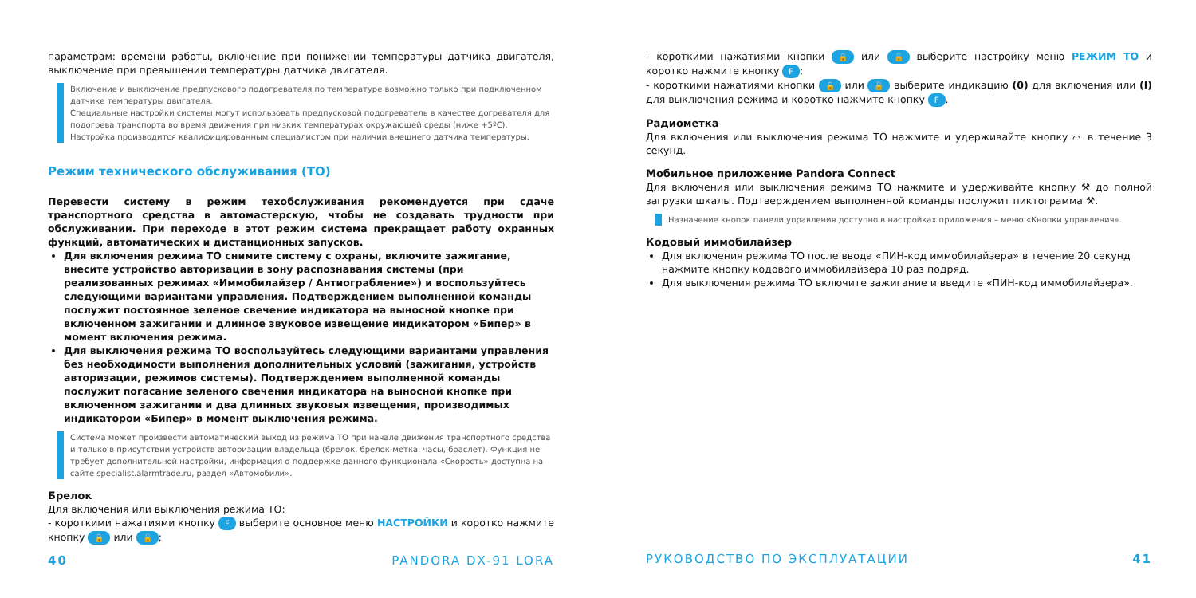параметрам: времени работы, включение при понижении температуры датчика двигателя, выключение при превышении температуры датчика двигателя.
Включение и выключение предпускового подогревателя по температуре возможно только при подключенном датчике температуры двигателя.
Специальные настройки системы могут использовать предпусковой подогреватель в качестве догревателя для подогрева транспорта во время движения при низких температурах окружающей среды (ниже +5ºC).
Настройка производится квалифицированным специалистом при наличии внешнего датчика температуры.
Режим технического обслуживания (ТО)
Перевести систему в режим техобслуживания рекомендуется при сдаче транспортного средства в автомастерскую, чтобы не создавать трудности при обслуживании. При переходе в этот режим система прекращает работу охранных функций, автоматических и дистанционных запусков.
Для включения режима ТО снимите систему с охраны, включите зажигание, внесите устройство авторизации в зону распознавания системы (при реализованных режимах «Иммобилайзер / Антиограбление») и воспользуйтесь следующими вариантами управления. Подтверждением выполненной команды послужит постоянное зеленое свечение индикатора на выносной кнопке при включенном зажигании и длинное звуковое извещение индикатором «Бипер» в момент включения режима.
Для выключения режима ТО воспользуйтесь следующими вариантами управления без необходимости выполнения дополнительных условий (зажигания, устройств авторизации, режимов системы). Подтверждением выполненной команды послужит погасание зеленого свечения индикатора на выносной кнопке при включенном зажигании и два длинных звуковых извещения, производимых индикатором «Бипер» в момент выключения режима.
Система может произвести автоматический выход из режима ТО при начале движения транспортного средства и только в присутствии устройств авторизации владельца (брелок, брелок-метка, часы, браслет). Функция не требует дополнительной настройки, информация о поддержке данного функционала «Скорость» доступна на сайте specialist.alarmtrade.ru, раздел «Автомобили».
Брелок
Для включения или выключения режима ТО:
- короткими нажатиями кнопку F выберите основное меню НАСТРОЙКИ и коротко нажмите кнопку 🔒 или 🔓;
40 PANDORA DX-91 LORA
- короткими нажатиями кнопки 🔒 или 🔓 выберите настройку меню РЕЖИМ ТО и коротко нажмите кнопку F;
- короткими нажатиями кнопки 🔒 или 🔓 выберите индикацию (0) для включения или (I) для выключения режима и коротко нажмите кнопку F.
Радиометка
Для включения или выключения режима ТО нажмите и удерживайте кнопку ⌒ в течение 3 секунд.
Мобильное приложение Pandora Connect
Для включения или выключения режима ТО нажмите и удерживайте кнопку ⚒ до полной загрузки шкалы. Подтверждением выполненной команды послужит пиктограмма ⚒.
Назначение кнопок панели управления доступно в настройках приложения – меню «Кнопки управления».
Кодовый иммобилайзер
Для включения режима ТО после ввода «ПИН-код иммобилайзера» в течение 20 секунд нажмите кнопку кодового иммобилайзера 10 раз подряд.
Для выключения режима ТО включите зажигание и введите «ПИН-код иммобилайзера».
РУКОВОДСТВО ПО ЭКСПЛУАТАЦИИ 41